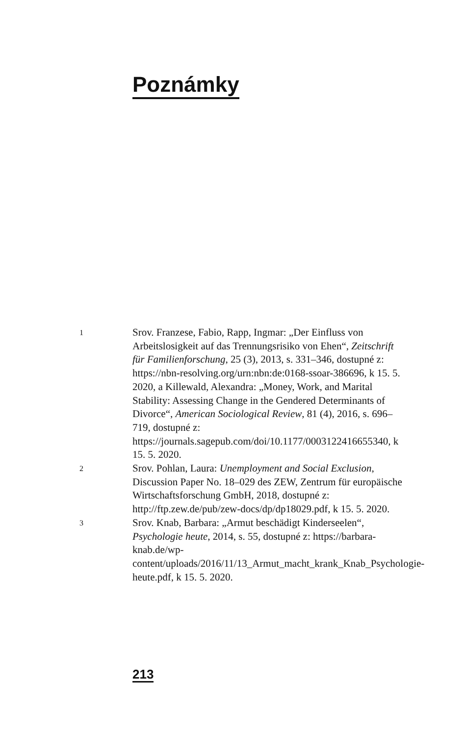Poznámky
1
Srov. Franzese, Fabio, Rapp, Ingmar: „Der Einfluss von Arbeitslosigkeit auf das Trennungsrisiko von Ehen“, Zeitschrift für Familienforschung, 25 (3), 2013, s. 331–346, dostupné z: https://nbn-resolving.org/urn:nbn:de:0168-ssoar-386696, k 15. 5. 2020, a Killewald, Alexandra: „Money, Work, and Marital Stability: Assessing Change in the Gendered Determinants of Divorce“, American Sociological Review, 81 (4), 2016, s. 696–719, dostupné z: https://journals.sagepub.com/doi/10.1177/0003122416655340, k 15. 5. 2020.
2
Srov. Pohlan, Laura: Unemployment and Social Exclusion, Discussion Paper No. 18–029 des ZEW, Zentrum für europäische Wirtschaftsforschung GmbH, 2018, dostupné z: http://ftp.zew.de/pub/zew-docs/dp/dp18029.pdf, k 15. 5. 2020.
3
Srov. Knab, Barbara: „Armut beschädigt Kinderseelen“, Psychologie heute, 2014, s. 55, dostupné z: https://barbara-knab.de/wp-content/uploads/2016/11/13_Armut_macht_krank_Knab_Psychologie-heute.pdf, k 15. 5. 2020.
213